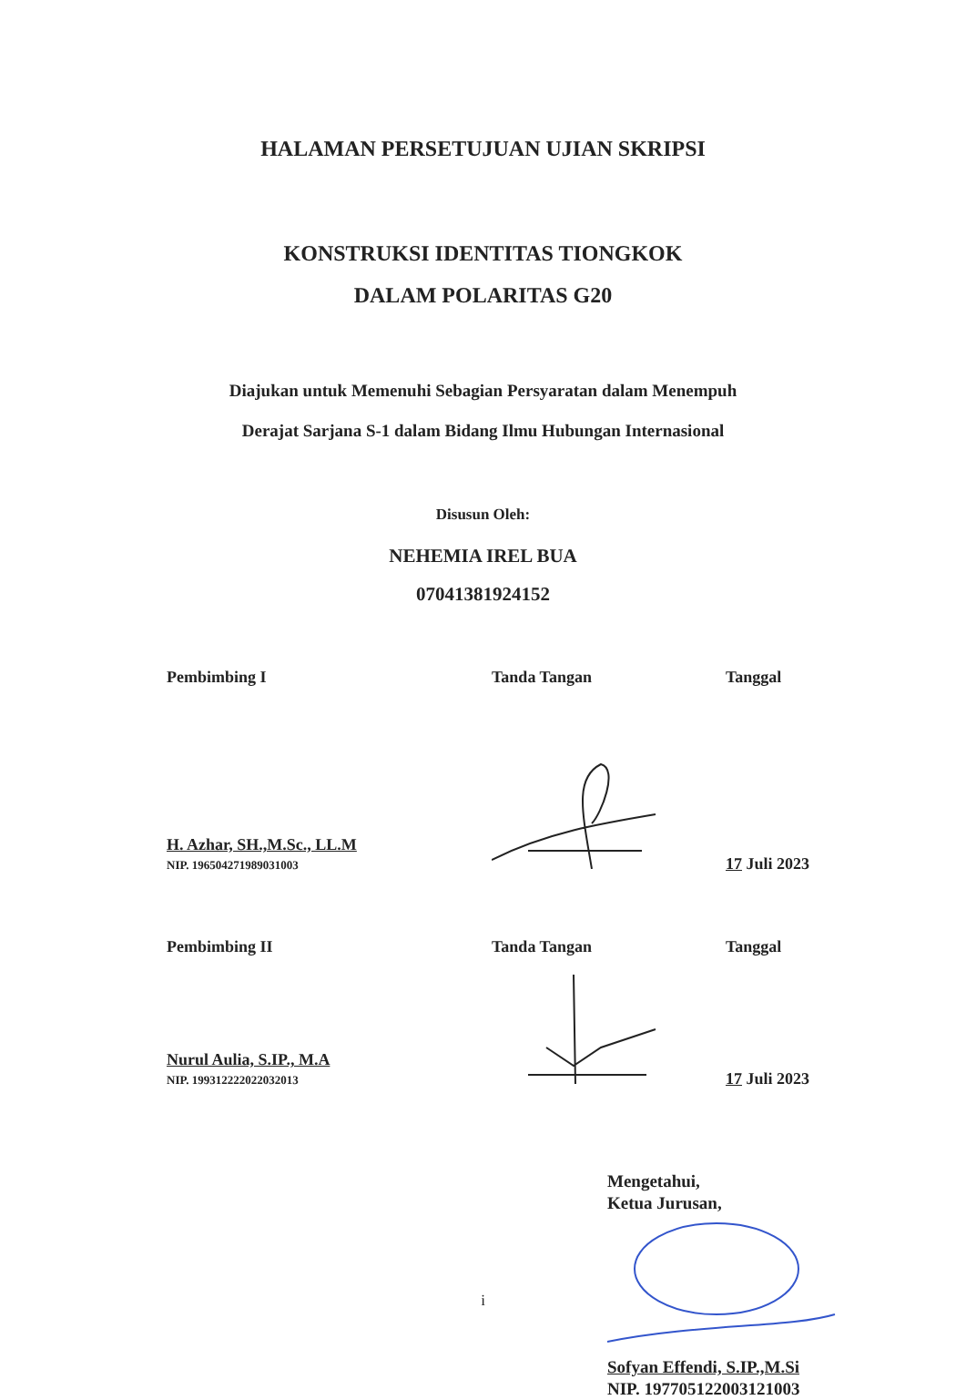HALAMAN PERSETUJUAN UJIAN SKRIPSI
KONSTRUKSI IDENTITAS TIONGKOK
DALAM POLARITAS G20
Diajukan untuk Memenuhi Sebagian Persyaratan dalam Menempuh
Derajat Sarjana S-1 dalam Bidang Ilmu Hubungan Internasional
Disusun Oleh:
NEHEMIA IREL BUA
07041381924152
Pembimbing I Tanda Tangan Tanggal
H. Azhar, SH.,M.Sc., LL.M
NIP. 196504271989031003
17 Juli 2023
Pembimbing II Tanda Tangan Tanggal
Nurul Aulia, S.IP., M.A
NIP. 199312222022032013
17 Juli 2023
Mengetahui,
Ketua Jurusan,
Sofyan Effendi, S.IP.,M.Si
NIP. 197705122003121003
i